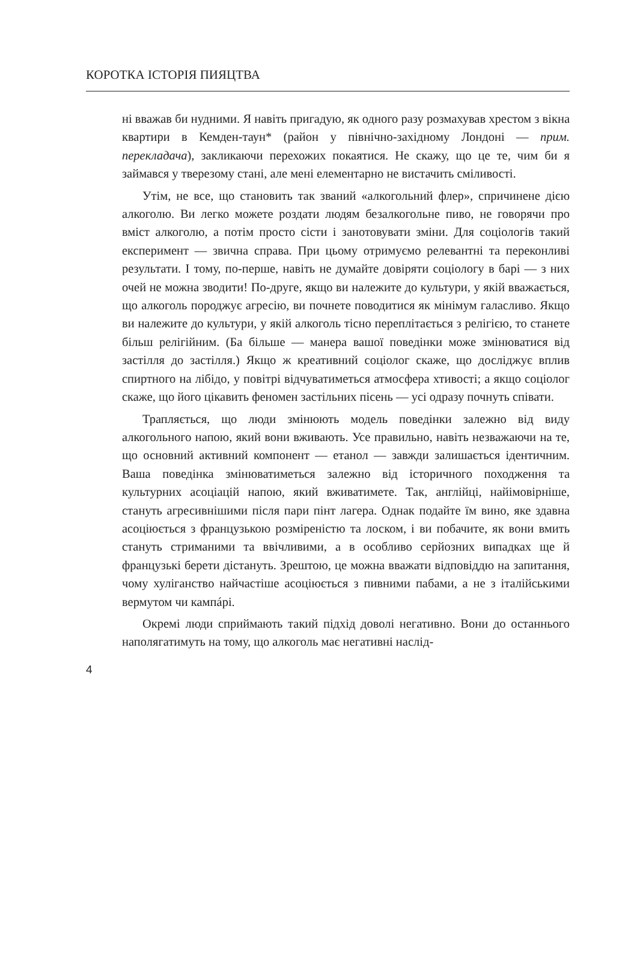КОРОТКА ІСТОРІЯ ПИЯЦТВА
ні вважав би нудними. Я навіть пригадую, як одного разу розмахував хрестом з вікна квартири в Кемден-таун* (район у північно-західному Лондоні — прим. перекладача), закликаючи перехожих покаятися. Не скажу, що це те, чим би я займався у тверезому стані, але мені елементарно не вистачить сміливості.
Утім, не все, що становить так званий «алкогольний флер», спричинене дією алкоголю. Ви легко можете роздати людям безалкогольне пиво, не говорячи про вміст алкоголю, а потім просто сісти і занотовувати зміни. Для соціологів такий експеримент — звична справа. При цьому отримуємо релевантні та переконливі результати. І тому, по-перше, навіть не думайте довіряти соціологу в барі — з них очей не можна зводити! По-друге, якщо ви належите до культури, у якій вважається, що алкоголь породжує агресію, ви почнете поводитися як мінімум галасливо. Якщо ви належите до культури, у якій алкоголь тісно переплітається з релігією, то станете більш релігійним. (Ба більше — манера вашої поведінки може змінюватися від застілля до застілля.) Якщо ж креативний соціолог скаже, що досліджує вплив спиртного на лібідо, у повітрі відчуватиметься атмосфера хтивості; а якщо соціолог скаже, що його цікавить феномен застільних пісень — усі одразу почнуть співати.
Трапляється, що люди змінюють модель поведінки залежно від виду алкогольного напою, який вони вживають. Усе правильно, навіть незважаючи на те, що основний активний компонент — етанол — завжди залишається ідентичним. Ваша поведінка змінюватиметься залежно від історичного походження та культурних асоціацій напою, який вживатимете. Так, англійці, найімовірніше, стануть агресивнішими після пари пінт лагера. Однак подайте їм вино, яке здавна асоціюється з французькою розміреністю та лоском, і ви побачите, як вони вмить стануть стриманими та ввічливими, а в особливо серйозних випадках ще й французькі берети дістануть. Зрештою, це можна вважати відповіддю на запитання, чому хуліганство найчастіше асоціюється з пивними пабами, а не з італійськими вермутом чи кампáрі.
Окремі люди сприймають такий підхід доволі негативно. Вони до останнього наполягатимуть на тому, що алкоголь має негативні наслід-
4